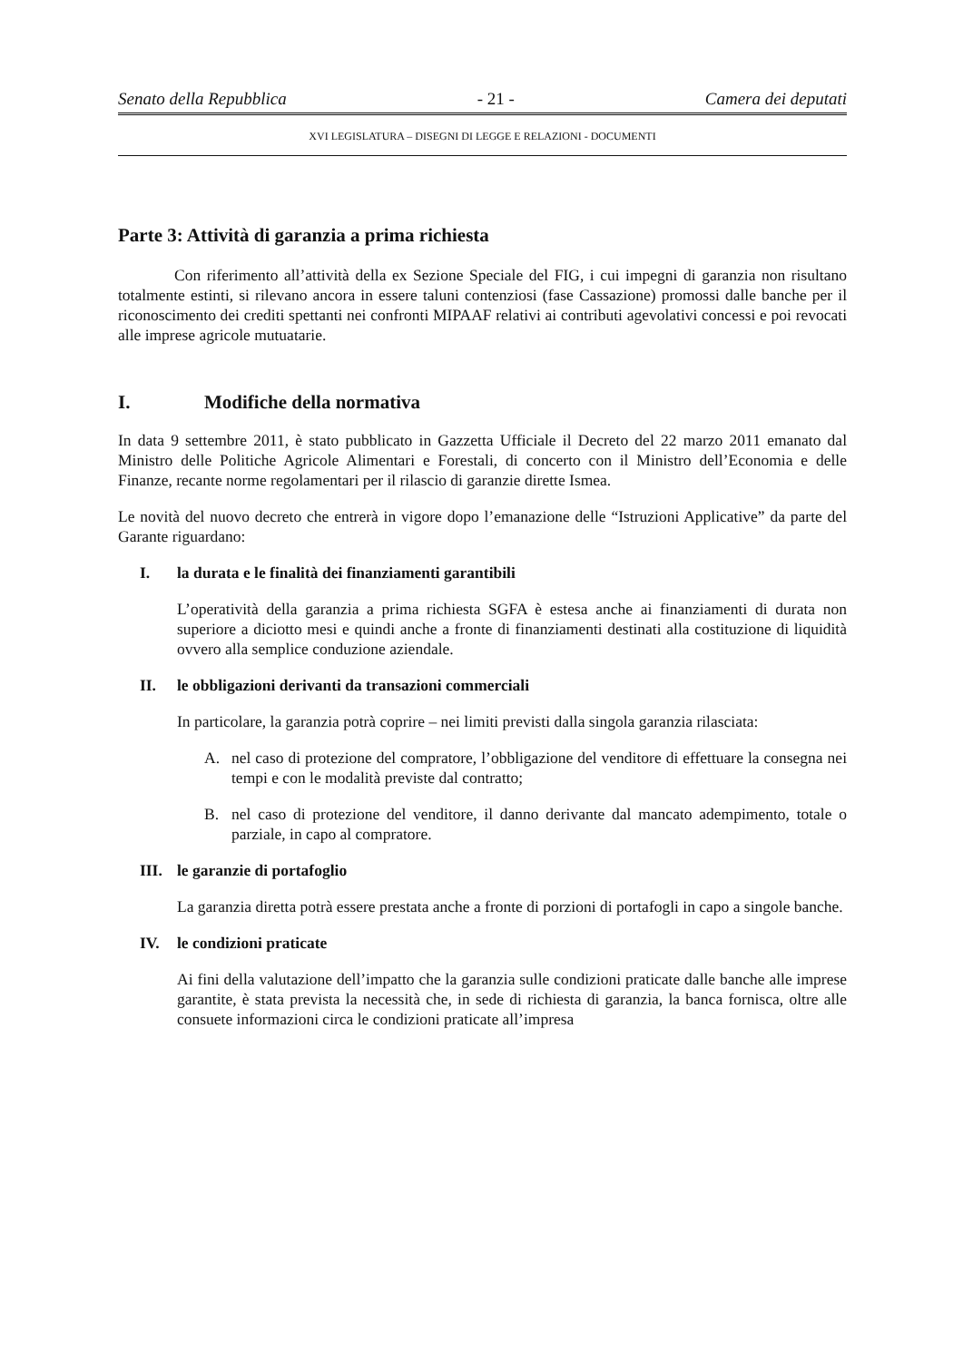Senato della Repubblica - 21 - Camera dei deputati
XVI LEGISLATURA – DISEGNI DI LEGGE E RELAZIONI - DOCUMENTI
Parte 3: Attività di garanzia a prima richiesta
Con riferimento all’attività della ex Sezione Speciale del FIG, i cui impegni di garanzia non risultano totalmente estinti, si rilevano ancora in essere taluni contenziosi (fase Cassazione) promossi dalle banche per il riconoscimento dei crediti spettanti nei confronti MIPAAF relativi ai contributi agevolativi concessi e poi revocati alle imprese agricole mutuatarie.
I. Modifiche della normativa
In data 9 settembre 2011, è stato pubblicato in Gazzetta Ufficiale il Decreto del 22 marzo 2011 emanato dal Ministro delle Politiche Agricole Alimentari e Forestali, di concerto con il Ministro dell’Economia e delle Finanze, recante norme regolamentari per il rilascio di garanzie dirette Ismea.
Le novità del nuovo decreto che entrerà in vigore dopo l’emanazione delle “Istruzioni Applicative” da parte del Garante riguardano:
I. la durata e le finalità dei finanziamenti garantibili
L’operatività della garanzia a prima richiesta SGFA è estesa anche ai finanziamenti di durata non superiore a diciotto mesi e quindi anche a fronte di finanziamenti destinati alla costituzione di liquidità ovvero alla semplice conduzione aziendale.
II. le obbligazioni derivanti da transazioni commerciali
In particolare, la garanzia potrà coprire – nei limiti previsti dalla singola garanzia rilasciata:
A. nel caso di protezione del compratore, l’obbligazione del venditore di effettuare la consegna nei tempi e con le modalità previste dal contratto;
B. nel caso di protezione del venditore, il danno derivante dal mancato adempimento, totale o parziale, in capo al compratore.
III. le garanzie di portafoglio
La garanzia diretta potrà essere prestata anche a fronte di porzioni di portafogli in capo a singole banche.
IV. le condizioni praticate
Ai fini della valutazione dell’impatto che la garanzia sulle condizioni praticate dalle banche alle imprese garantite, è stata prevista la necessità che, in sede di richiesta di garanzia, la banca fornisca, oltre alle consuete informazioni circa le condizioni praticate all’impresa